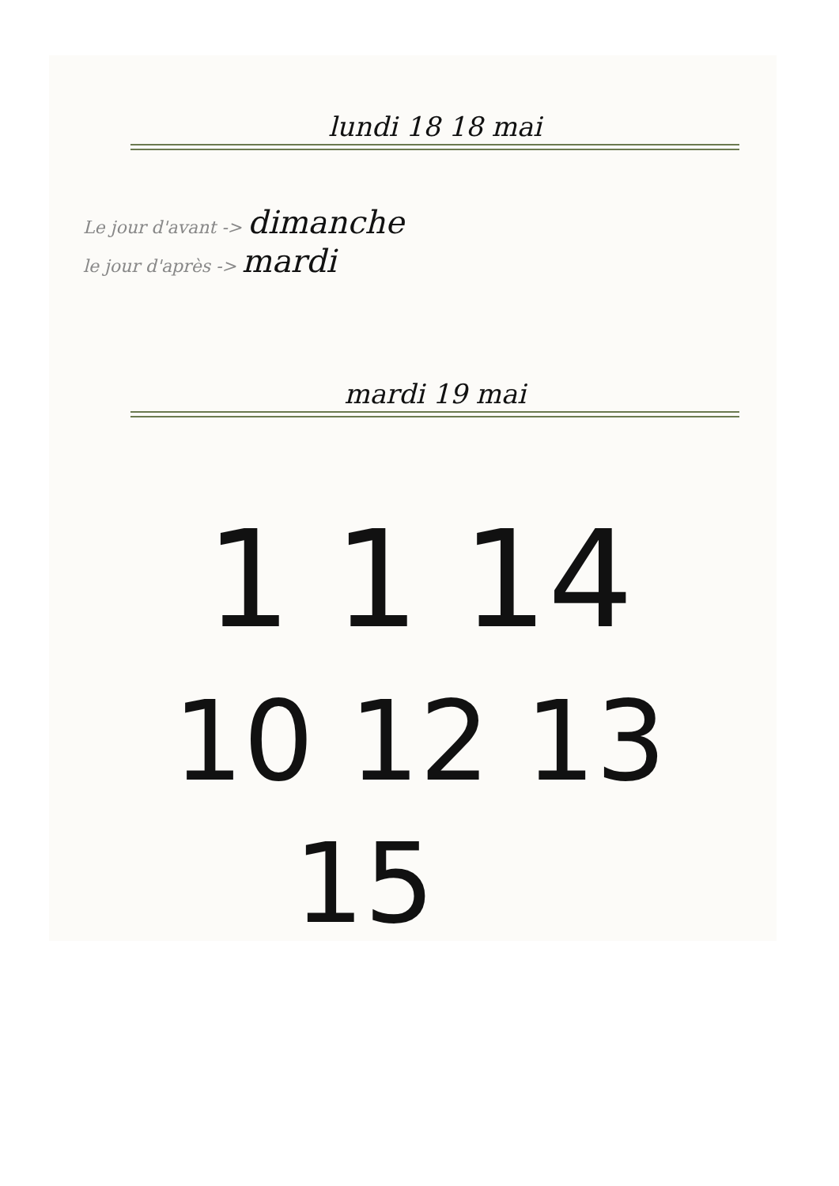lundi 18 18 mai
Le jour d'avant -> dimanche
le jour d'après -> mardi
mardi 19 mai
1 1 14
10 12 13
15